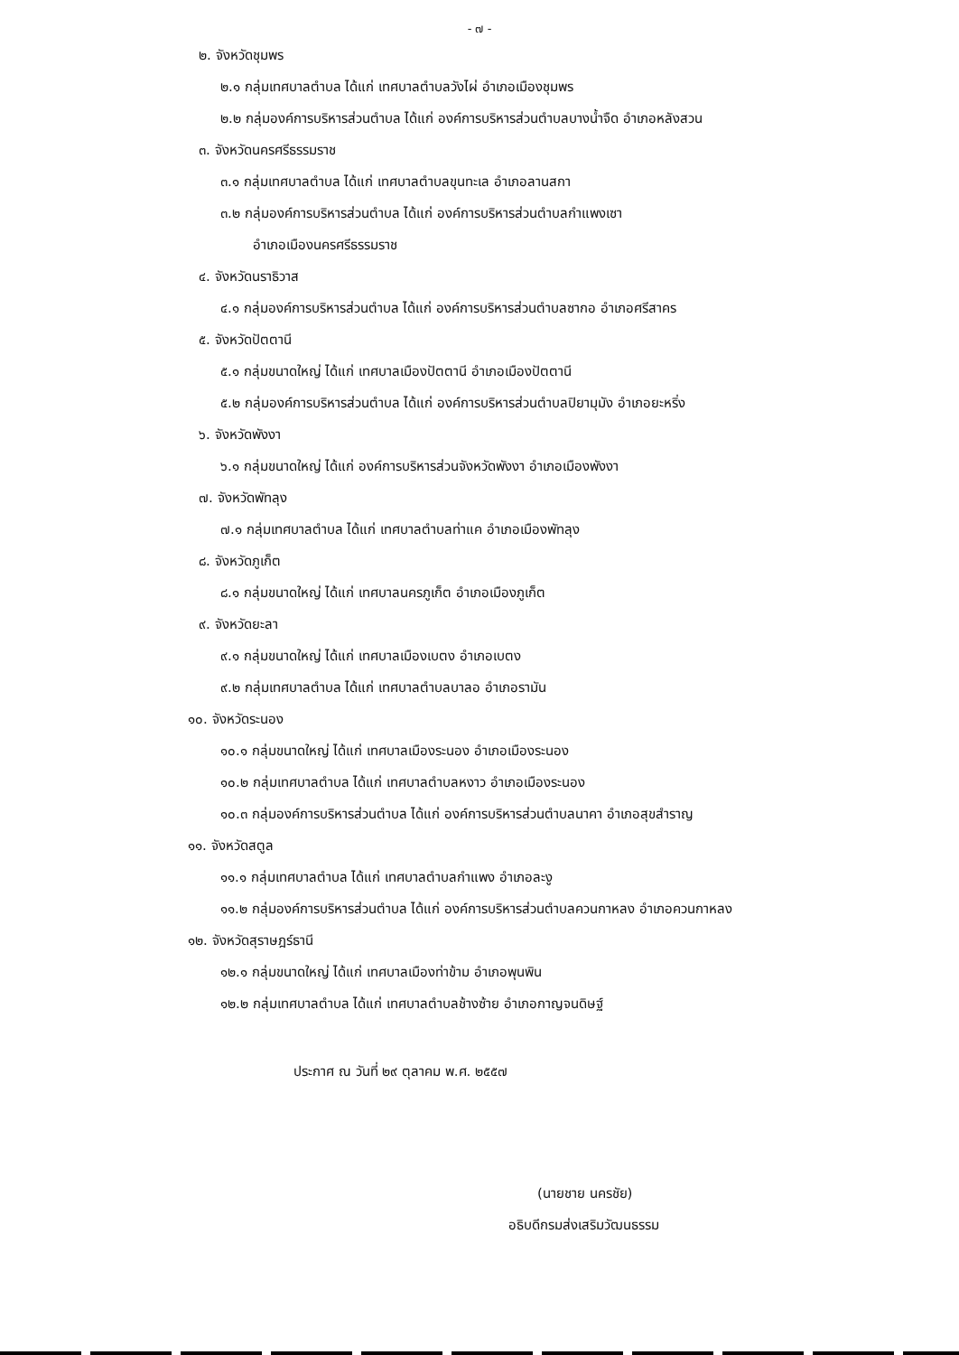- ๗ -
๒. จังหวัดชุมพร
๒.๑ กลุ่มเทศบาลตำบล ได้แก่ เทศบาลตำบลวังไผ่ อำเภอเมืองชุมพร
๒.๒ กลุ่มองค์การบริหารส่วนตำบล ได้แก่ องค์การบริหารส่วนตำบลบางน้ำจืด อำเภอหลังสวน
๓. จังหวัดนครศรีธรรมราช
๓.๑ กลุ่มเทศบาลตำบล ได้แก่ เทศบาลตำบลขุนทะเล อำเภอลานสกา
๓.๒ กลุ่มองค์การบริหารส่วนตำบล ได้แก่ องค์การบริหารส่วนตำบลกำแพงเซา
อำเภอเมืองนครศรีธรรมราช
๔. จังหวัดนราธิวาส
๔.๑ กลุ่มองค์การบริหารส่วนตำบล ได้แก่ องค์การบริหารส่วนตำบลซากอ อำเภอศรีสาคร
๕. จังหวัดปัตตานี
๕.๑ กลุ่มขนาดใหญ่ ได้แก่ เทศบาลเมืองปัตตานี อำเภอเมืองปัตตานี
๕.๒ กลุ่มองค์การบริหารส่วนตำบล ได้แก่ องค์การบริหารส่วนตำบลปิยามุมัง อำเภอยะหริ่ง
๖. จังหวัดพังงา
๖.๑ กลุ่มขนาดใหญ่ ได้แก่ องค์การบริหารส่วนจังหวัดพังงา อำเภอเมืองพังงา
๗. จังหวัดพัทลุง
๗.๑ กลุ่มเทศบาลตำบล ได้แก่ เทศบาลตำบลท่าแค อำเภอเมืองพัทลุง
๘. จังหวัดภูเก็ต
๘.๑ กลุ่มขนาดใหญ่ ได้แก่ เทศบาลนครภูเก็ต อำเภอเมืองภูเก็ต
๙. จังหวัดยะลา
๙.๑ กลุ่มขนาดใหญ่ ได้แก่ เทศบาลเมืองเบตง อำเภอเบตง
๙.๒ กลุ่มเทศบาลตำบล ได้แก่ เทศบาลตำบลบาลอ อำเภอรามัน
๑๐. จังหวัดระนอง
๑๐.๑ กลุ่มขนาดใหญ่ ได้แก่ เทศบาลเมืองระนอง อำเภอเมืองระนอง
๑๐.๒ กลุ่มเทศบาลตำบล ได้แก่ เทศบาลตำบลหงาว อำเภอเมืองระนอง
๑๐.๓ กลุ่มองค์การบริหารส่วนตำบล ได้แก่ องค์การบริหารส่วนตำบลนาคา อำเภอสุขสำราญ
๑๑. จังหวัดสตูล
๑๑.๑ กลุ่มเทศบาลตำบล ได้แก่ เทศบาลตำบลกำแพง อำเภอละงู
๑๑.๒ กลุ่มองค์การบริหารส่วนตำบล ได้แก่ องค์การบริหารส่วนตำบลควนกาหลง อำเภอควนกาหลง
๑๒. จังหวัดสุราษฎร์ธานี
๑๒.๑ กลุ่มขนาดใหญ่ ได้แก่ เทศบาลเมืองท่าข้าม อำเภอพุนพิน
๑๒.๒ กลุ่มเทศบาลตำบล ได้แก่ เทศบาลตำบลช้างซ้าย อำเภอกาญจนดิษฐ์
ประกาศ ณ วันที่ ๒๙ ตุลาคม พ.ศ. ๒๕๕๗
(นายชาย นครชัย)
อธิบดีกรมส่งเสริมวัฒนธรรม